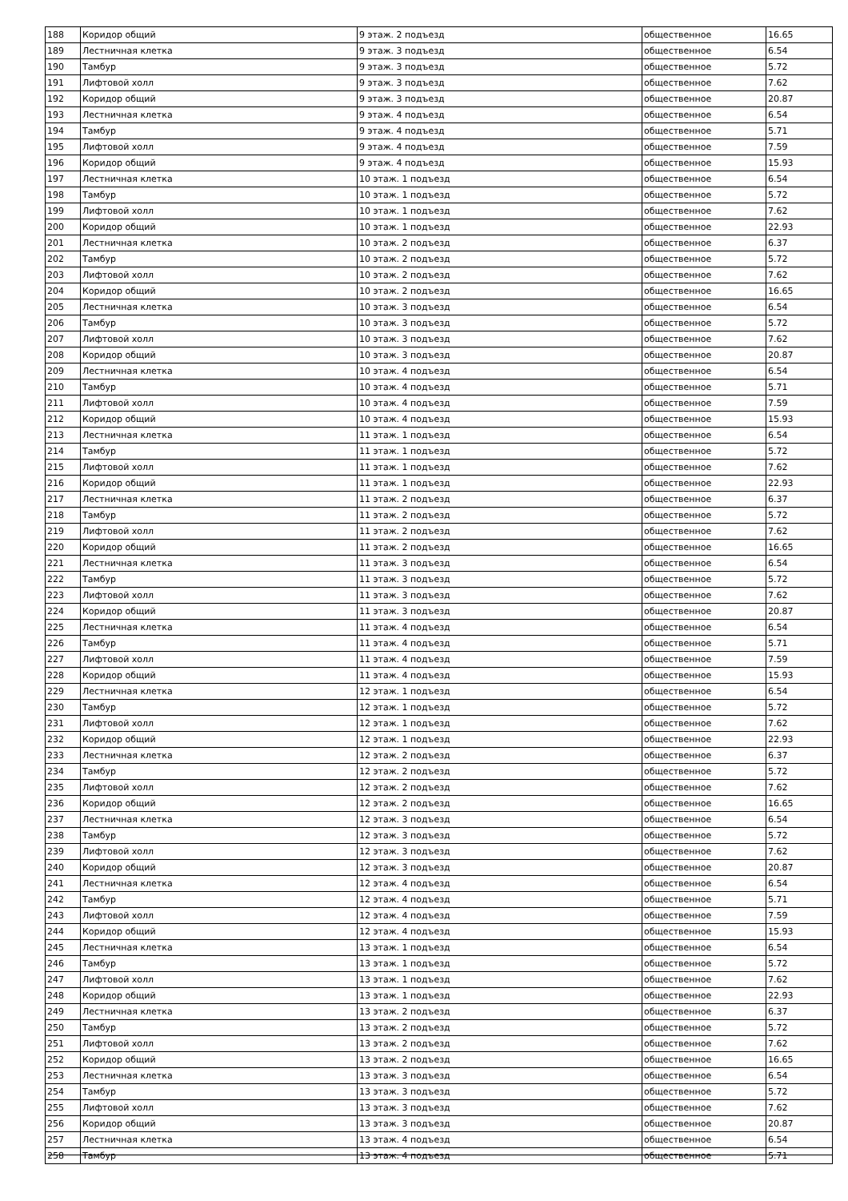| 188 | Коридор общий | 9 этаж. 2 подъезд | общественное | 16.65 |
| 189 | Лестничная клетка | 9 этаж. 3 подъезд | общественное | 6.54 |
| 190 | Тамбур | 9 этаж. 3 подъезд | общественное | 5.72 |
| 191 | Лифтовой холл | 9 этаж. 3 подъезд | общественное | 7.62 |
| 192 | Коридор общий | 9 этаж. 3 подъезд | общественное | 20.87 |
| 193 | Лестничная клетка | 9 этаж. 4 подъезд | общественное | 6.54 |
| 194 | Тамбур | 9 этаж. 4 подъезд | общественное | 5.71 |
| 195 | Лифтовой холл | 9 этаж. 4 подъезд | общественное | 7.59 |
| 196 | Коридор общий | 9 этаж. 4 подъезд | общественное | 15.93 |
| 197 | Лестничная клетка | 10 этаж. 1 подъезд | общественное | 6.54 |
| 198 | Тамбур | 10 этаж. 1 подъезд | общественное | 5.72 |
| 199 | Лифтовой холл | 10 этаж. 1 подъезд | общественное | 7.62 |
| 200 | Коридор общий | 10 этаж. 1 подъезд | общественное | 22.93 |
| 201 | Лестничная клетка | 10 этаж. 2 подъезд | общественное | 6.37 |
| 202 | Тамбур | 10 этаж. 2 подъезд | общественное | 5.72 |
| 203 | Лифтовой холл | 10 этаж. 2 подъезд | общественное | 7.62 |
| 204 | Коридор общий | 10 этаж. 2 подъезд | общественное | 16.65 |
| 205 | Лестничная клетка | 10 этаж. 3 подъезд | общественное | 6.54 |
| 206 | Тамбур | 10 этаж. 3 подъезд | общественное | 5.72 |
| 207 | Лифтовой холл | 10 этаж. 3 подъезд | общественное | 7.62 |
| 208 | Коридор общий | 10 этаж. 3 подъезд | общественное | 20.87 |
| 209 | Лестничная клетка | 10 этаж. 4 подъезд | общественное | 6.54 |
| 210 | Тамбур | 10 этаж. 4 подъезд | общественное | 5.71 |
| 211 | Лифтовой холл | 10 этаж. 4 подъезд | общественное | 7.59 |
| 212 | Коридор общий | 10 этаж. 4 подъезд | общественное | 15.93 |
| 213 | Лестничная клетка | 11 этаж. 1 подъезд | общественное | 6.54 |
| 214 | Тамбур | 11 этаж. 1 подъезд | общественное | 5.72 |
| 215 | Лифтовой холл | 11 этаж. 1 подъезд | общественное | 7.62 |
| 216 | Коридор общий | 11 этаж. 1 подъезд | общественное | 22.93 |
| 217 | Лестничная клетка | 11 этаж. 2 подъезд | общественное | 6.37 |
| 218 | Тамбур | 11 этаж. 2 подъезд | общественное | 5.72 |
| 219 | Лифтовой холл | 11 этаж. 2 подъезд | общественное | 7.62 |
| 220 | Коридор общий | 11 этаж. 2 подъезд | общественное | 16.65 |
| 221 | Лестничная клетка | 11 этаж. 3 подъезд | общественное | 6.54 |
| 222 | Тамбур | 11 этаж. 3 подъезд | общественное | 5.72 |
| 223 | Лифтовой холл | 11 этаж. 3 подъезд | общественное | 7.62 |
| 224 | Коридор общий | 11 этаж. 3 подъезд | общественное | 20.87 |
| 225 | Лестничная клетка | 11 этаж. 4 подъезд | общественное | 6.54 |
| 226 | Тамбур | 11 этаж. 4 подъезд | общественное | 5.71 |
| 227 | Лифтовой холл | 11 этаж. 4 подъезд | общественное | 7.59 |
| 228 | Коридор общий | 11 этаж. 4 подъезд | общественное | 15.93 |
| 229 | Лестничная клетка | 12 этаж. 1 подъезд | общественное | 6.54 |
| 230 | Тамбур | 12 этаж. 1 подъезд | общественное | 5.72 |
| 231 | Лифтовой холл | 12 этаж. 1 подъезд | общественное | 7.62 |
| 232 | Коридор общий | 12 этаж. 1 подъезд | общественное | 22.93 |
| 233 | Лестничная клетка | 12 этаж. 2 подъезд | общественное | 6.37 |
| 234 | Тамбур | 12 этаж. 2 подъезд | общественное | 5.72 |
| 235 | Лифтовой холл | 12 этаж. 2 подъезд | общественное | 7.62 |
| 236 | Коридор общий | 12 этаж. 2 подъезд | общественное | 16.65 |
| 237 | Лестничная клетка | 12 этаж. 3 подъезд | общественное | 6.54 |
| 238 | Тамбур | 12 этаж. 3 подъезд | общественное | 5.72 |
| 239 | Лифтовой холл | 12 этаж. 3 подъезд | общественное | 7.62 |
| 240 | Коридор общий | 12 этаж. 3 подъезд | общественное | 20.87 |
| 241 | Лестничная клетка | 12 этаж. 4 подъезд | общественное | 6.54 |
| 242 | Тамбур | 12 этаж. 4 подъезд | общественное | 5.71 |
| 243 | Лифтовой холл | 12 этаж. 4 подъезд | общественное | 7.59 |
| 244 | Коридор общий | 12 этаж. 4 подъезд | общественное | 15.93 |
| 245 | Лестничная клетка | 13 этаж. 1 подъезд | общественное | 6.54 |
| 246 | Тамбур | 13 этаж. 1 подъезд | общественное | 5.72 |
| 247 | Лифтовой холл | 13 этаж. 1 подъезд | общественное | 7.62 |
| 248 | Коридор общий | 13 этаж. 1 подъезд | общественное | 22.93 |
| 249 | Лестничная клетка | 13 этаж. 2 подъезд | общественное | 6.37 |
| 250 | Тамбур | 13 этаж. 2 подъезд | общественное | 5.72 |
| 251 | Лифтовой холл | 13 этаж. 2 подъезд | общественное | 7.62 |
| 252 | Коридор общий | 13 этаж. 2 подъезд | общественное | 16.65 |
| 253 | Лестничная клетка | 13 этаж. 3 подъезд | общественное | 6.54 |
| 254 | Тамбур | 13 этаж. 3 подъезд | общественное | 5.72 |
| 255 | Лифтовой холл | 13 этаж. 3 подъезд | общественное | 7.62 |
| 256 | Коридор общий | 13 этаж. 3 подъезд | общественное | 20.87 |
| 257 | Лестничная клетка | 13 этаж. 4 подъезд | общественное | 6.54 |
| 258 | Тамбур | 13 этаж. 4 подъезд | общественное | 5.71 |